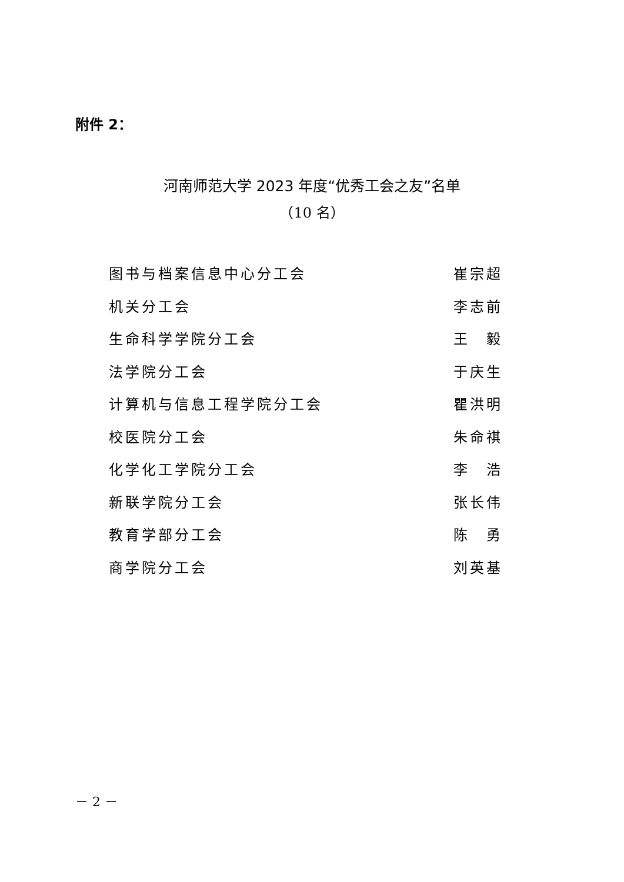附件 2：
河南师范大学 2023 年度“优秀工会之友”名单
（10 名）
| 图书与档案信息中心分工会 | 崔宗超 |
| 机关分工会 | 李志前 |
| 生命科学学院分工会 | 王 毅 |
| 法学院分工会 | 于庆生 |
| 计算机与信息工程学院分工会 | 瞿洪明 |
| 校医院分工会 | 朱命祺 |
| 化学化工学院分工会 | 李 浩 |
| 新联学院分工会 | 张长伟 |
| 教育学部分工会 | 陈 勇 |
| 商学院分工会 | 刘英基 |
－ 2 －